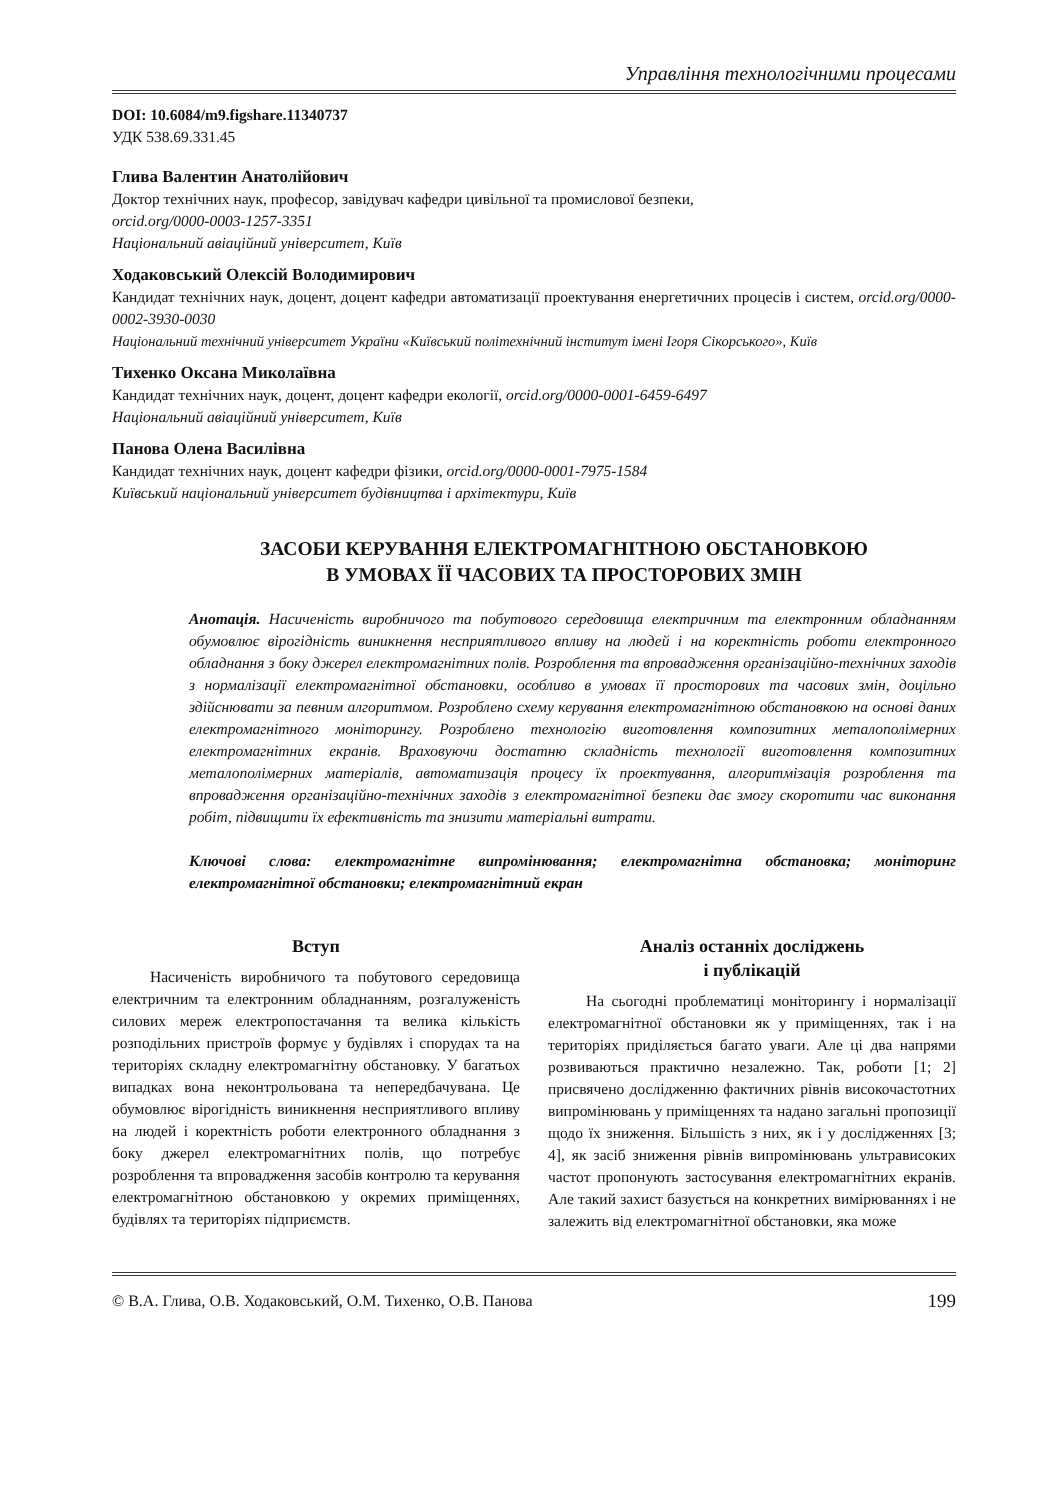Управління технологічними процесами
DOI: 10.6084/m9.figshare.11340737
УДК 538.69.331.45
Глива Валентин Анатолійович
Доктор технічних наук, професор, завідувач кафедри цивільної та промислової безпеки,
orcid.org/0000-0003-1257-3351
Національний авіаційний університет, Київ
Ходаковський Олексій Володимирович
Кандидат технічних наук, доцент, доцент кафедри автоматизації проектування енергетичних процесів і систем, orcid.org/0000-0002-3930-0030
Національний технічний університет України «Київський політехнічний інститут імені Ігоря Сікорського», Київ
Тихенко Оксана Миколаївна
Кандидат технічних наук, доцент, доцент кафедри екології, orcid.org/0000-0001-6459-6497
Національний авіаційний університет, Київ
Панова Олена Василівна
Кандидат технічних наук, доцент кафедри фізики, orcid.org/0000-0001-7975-1584
Київський національний університет будівництва і архітектури, Київ
ЗАСОБИ КЕРУВАННЯ ЕЛЕКТРОМАГНІТНОЮ ОБСТАНОВКОЮ
В УМОВАХ ЇЇ ЧАСОВИХ ТА ПРОСТОРОВИХ ЗМІН
Анотація. Насиченість виробничого та побутового середовища електричним та електронним обладнанням обумовлює вірогідність виникнення несприятливого впливу на людей і на коректність роботи електронного обладнання з боку джерел електромагнітних полів. Розроблення та впровадження організаційно-технічних заходів з нормалізації електромагнітної обстановки, особливо в умовах її просторових та часових змін, доцільно здійснювати за певним алгоритмом. Розроблено схему керування електромагнітною обстановкою на основі даних електромагнітного моніторингу. Розроблено технологію виготовлення композитних металополімерних електромагнітних екранів. Враховуючи достатню складність технології виготовлення композитних металополімерних матеріалів, автоматизація процесу їх проектування, алгоритмізація розроблення та впровадження організаційно-технічних заходів з електромагнітної безпеки дає змогу скоротити час виконання робіт, підвищити їх ефективність та знизити матеріальні витрати.
Ключові слова: електромагнітне випромінювання; електромагнітна обстановка; моніторинг електромагнітної обстановки; електромагнітний екран
Вступ
Насиченість виробничого та побутового середовища електричним та електронним обладнанням, розгалуженість силових мереж електропостачання та велика кількість розподільних пристроїв формує у будівлях і спорудах та на територіях складну електромагнітну обстановку. У багатьох випадках вона неконтрольована та непередбачувана. Це обумовлює вірогідність виникнення несприятливого впливу на людей і коректність роботи електронного обладнання з боку джерел електромагнітних полів, що потребує розроблення та впровадження засобів контролю та керування електромагнітною обстановкою у окремих приміщеннях, будівлях та територіях підприємств.
Аналіз останніх досліджень
і публікацій
На сьогодні проблематиці моніторингу і нормалізації електромагнітної обстановки як у приміщеннях, так і на територіях приділяється багато уваги. Але ці два напрями розвиваються практично незалежно. Так, роботи [1; 2] присвячено дослідженню фактичних рівнів високочастотних випромінювань у приміщеннях та надано загальні пропозиції щодо їх зниження. Більшість з них, як і у дослідженнях [3; 4], як засіб зниження рівнів випромінювань ультрависоких частот пропонують застосування електромагнітних екранів. Але такий захист базується на конкретних вимірюваннях і не залежить від електромагнітної обстановки, яка може
© В.А. Глива, О.В. Ходаковський, О.М. Тихенко, О.В. Панова 199